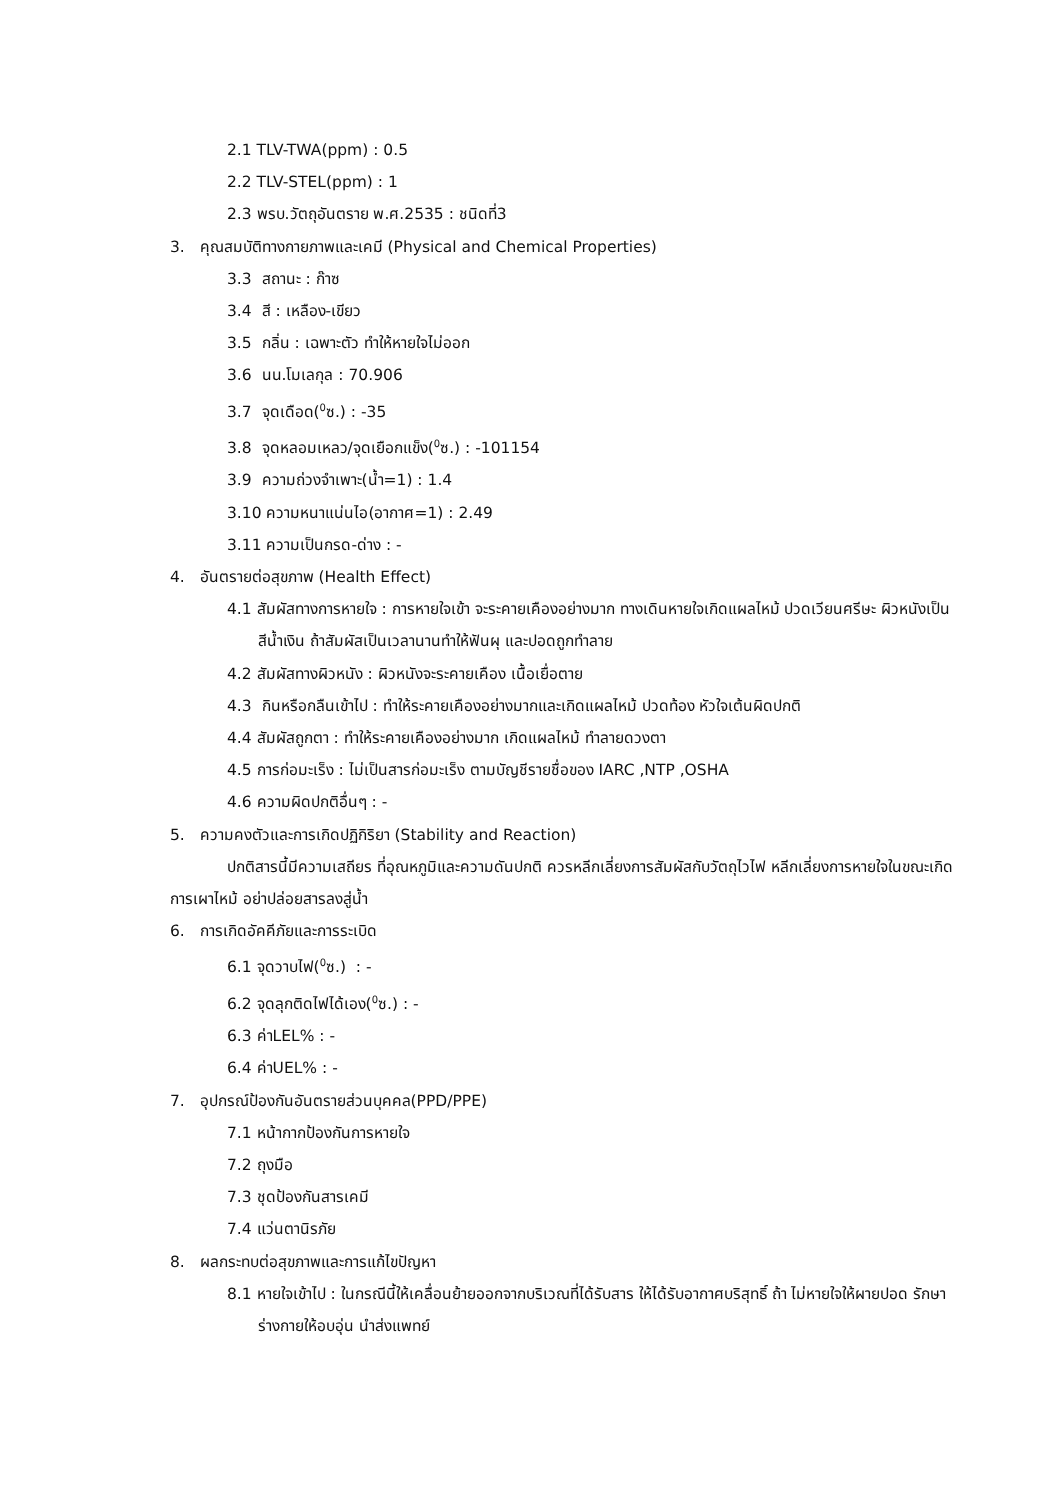2.1 TLV-TWA(ppm) : 0.5
2.2 TLV-STEL(ppm) : 1
2.3 พรบ.วัตถุอันตราย พ.ศ.2535 : ชนิดที่3
3. คุณสมบัติทางกายภาพและเคมี (Physical and Chemical Properties)
3.3 สถานะ : ก๊าซ
3.4 สี : เหลือง-เขียว
3.5 กลิ่น : เฉพาะตัว ทำให้หายใจไม่ออก
3.6 นน.โมเลกุล : 70.906
3.7 จุดเดือด(<sup>0</sup>ซ.) : -35
3.8 จุดหลอมเหลว/จุดเยือกแข็ง(<sup>0</sup>ซ.) : -101154
3.9 ความถ่วงจำเพาะ(น้ำ=1) : 1.4
3.10 ความหนาแน่นไอ(อากาศ=1) : 2.49
3.11 ความเป็นกรด-ด่าง : -
4. อันตรายต่อสุขภาพ (Health Effect)
4.1 สัมผัสทางการหายใจ : การหายใจเข้า จะระคายเคืองอย่างมาก ทางเดินหายใจเกิดแผลไหม้ ปวดเวียนศรีษะ ผิวหนังเป็นสีน้ำเงิน ถ้าสัมผัสเป็นเวลานานทำให้ฟันผุ และปอดถูกทำลาย
4.2 สัมผัสทางผิวหนัง : ผิวหนังจะระคายเคือง เนื้อเยื่อตาย
4.3 กินหรือกลืนเข้าไป : ทำให้ระคายเคืองอย่างมากและเกิดแผลไหม้ ปวดท้อง หัวใจเต้นผิดปกติ
4.4 สัมผัสถูกตา : ทำให้ระคายเคืองอย่างมาก เกิดแผลไหม้ ทำลายดวงตา
4.5 การก่อมะเร็ง : ไม่เป็นสารก่อมะเร็ง ตามบัญชีรายชื่อของ IARC ,NTP ,OSHA
4.6 ความผิดปกติอื่นๆ : -
5. ความคงตัวและการเกิดปฏิกิริยา (Stability and Reaction)
ปกติสารนี้มีความเสถียร ที่อุณหภูมิและความดันปกติ ควรหลีกเลี่ยงการสัมผัสกับวัตถุไวไฟ หลีกเลี่ยงการหายใจในขณะเกิดการเผาไหม้ อย่าปล่อยสารลงสู่น้ำ
6. การเกิดอัคคีภัยและการระเบิด
6.1 จุดวาบไฟ(<sup>0</sup>ซ.) : -
6.2 จุดลุกติดไฟได้เอง(<sup>0</sup>ซ.) : -
6.3 ค่าLEL% : -
6.4 ค่าUEL% : -
7. อุปกรณ์ป้องกันอันตรายส่วนบุคคล(PPD/PPE)
7.1 หน้ากากป้องกันการหายใจ
7.2 ถุงมือ
7.3 ชุดป้องกันสารเคมี
7.4 แว่นตานิรภัย
8. ผลกระทบต่อสุขภาพและการแก้ไขปัญหา
8.1 หายใจเข้าไป : ในกรณีนี้ให้เคลื่อนย้ายออกจากบริเวณที่ได้รับสาร ให้ได้รับอากาศบริสุทธิ์ ถ้า ไม่หายใจให้ผายปอด รักษาร่างกายให้อบอุ่น นำส่งแพทย์